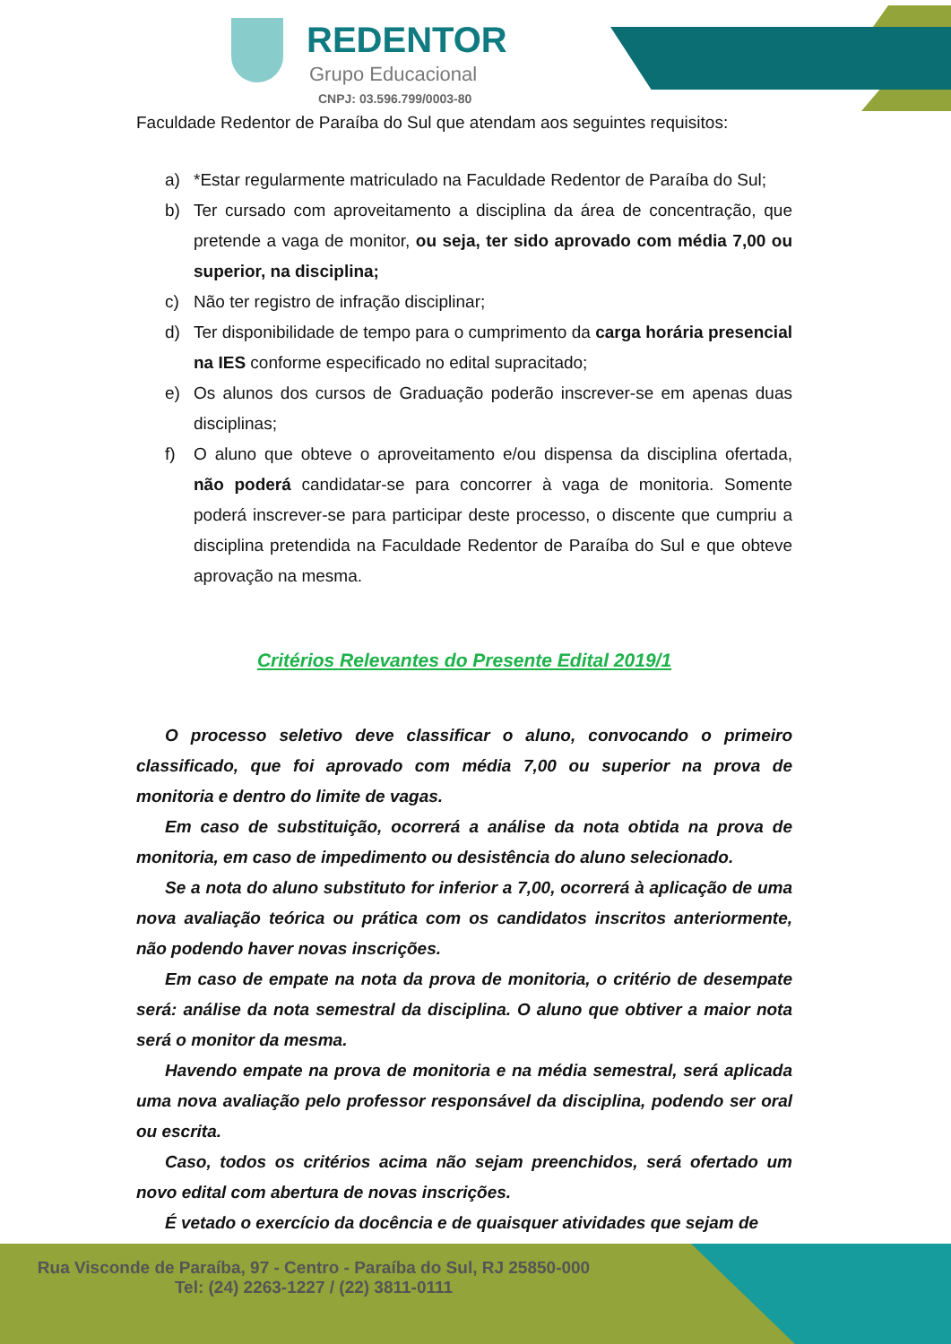REDENTOR
Grupo Educacional
CNPJ: 03.596.799/0003-80
Faculdade Redentor de Paraíba do Sul que atendam aos seguintes requisitos:
a) *Estar regularmente matriculado na Faculdade Redentor de Paraíba do Sul;
b) Ter cursado com aproveitamento a disciplina da área de concentração, que pretende a vaga de monitor, ou seja, ter sido aprovado com média 7,00 ou superior, na disciplina;
c) Não ter registro de infração disciplinar;
d) Ter disponibilidade de tempo para o cumprimento da carga horária presencial na IES conforme especificado no edital supracitado;
e) Os alunos dos cursos de Graduação poderão inscrever-se em apenas duas disciplinas;
f) O aluno que obteve o aproveitamento e/ou dispensa da disciplina ofertada, não poderá candidatar-se para concorrer à vaga de monitoria. Somente poderá inscrever-se para participar deste processo, o discente que cumpriu a disciplina pretendida na Faculdade Redentor de Paraíba do Sul e que obteve aprovação na mesma.
Critérios Relevantes do Presente Edital 2019/1
O processo seletivo deve classificar o aluno, convocando o primeiro classificado, que foi aprovado com média 7,00 ou superior na prova de monitoria e dentro do limite de vagas.
Em caso de substituição, ocorrerá a análise da nota obtida na prova de monitoria, em caso de impedimento ou desistência do aluno selecionado.
Se a nota do aluno substituto for inferior a 7,00, ocorrerá à aplicação de uma nova avaliação teórica ou prática com os candidatos inscritos anteriormente, não podendo haver novas inscrições.
Em caso de empate na nota da prova de monitoria, o critério de desempate será: análise da nota semestral da disciplina. O aluno que obtiver a maior nota será o monitor da mesma.
Havendo empate na prova de monitoria e na média semestral, será aplicada uma nova avaliação pelo professor responsável da disciplina, podendo ser oral ou escrita.
Caso, todos os critérios acima não sejam preenchidos, será ofertado um novo edital com abertura de novas inscrições.
É vetado o exercício da docência e de quaisquer atividades que sejam de
Rua Visconde de Paraíba, 97 - Centro - Paraíba do Sul, RJ 25850-000
Tel: (24) 2263-1227 / (22) 3811-0111